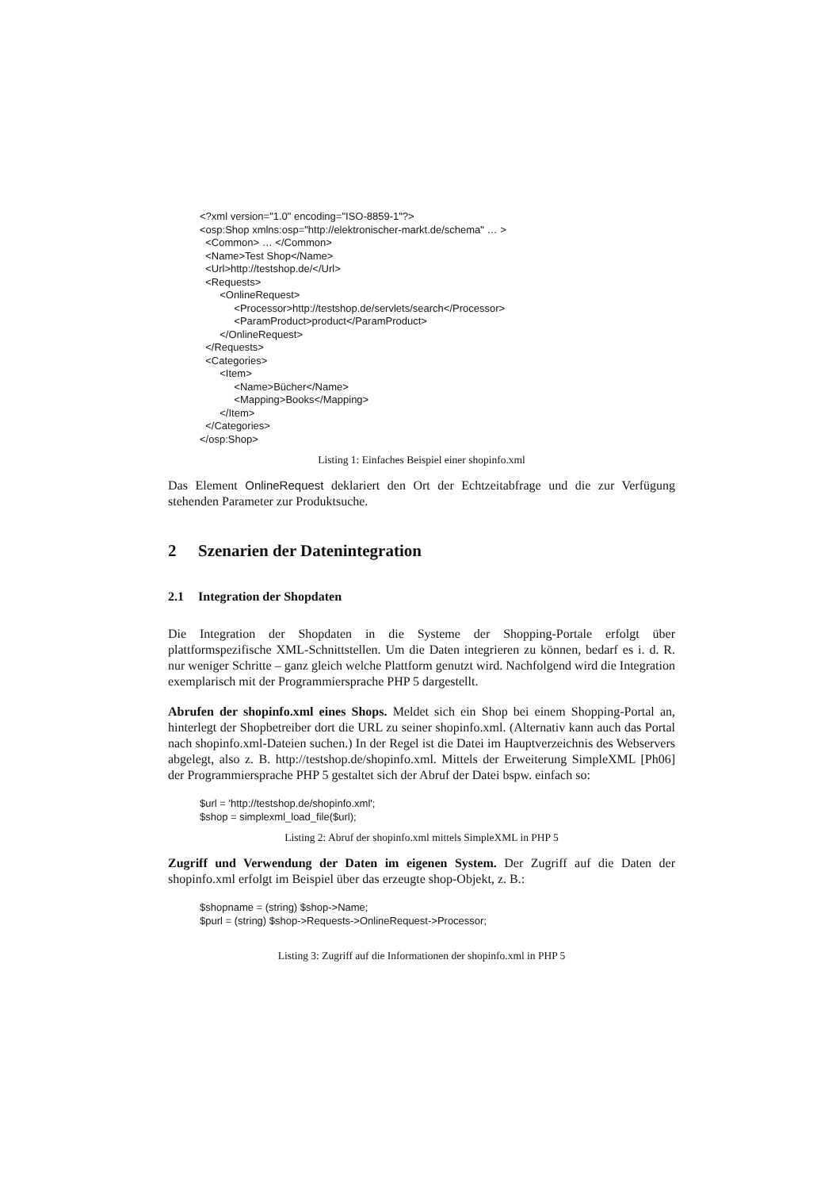<?xml version="1.0" encoding="ISO-8859-1"?> <osp:Shop xmlns:osp="http://elektronischer-markt.de/schema" … > <Common> … </Common> <Name>Test Shop</Name> <Url>http://testshop.de/</Url> <Requests> <OnlineRequest> <Processor>http://testshop.de/servlets/search</Processor> <ParamProduct>product</ParamProduct> </OnlineRequest> </Requests> <Categories> <Item> <Name>Bücher</Name> <Mapping>Books</Mapping> </Item> </Categories> </osp:Shop>
Listing 1: Einfaches Beispiel einer shopinfo.xml
Das Element OnlineRequest deklariert den Ort der Echtzeitabfrage und die zur Verfügung stehenden Parameter zur Produktsuche.
2 Szenarien der Datenintegration
2.1 Integration der Shopdaten
Die Integration der Shopdaten in die Systeme der Shopping-Portale erfolgt über plattformspezifische XML-Schnittstellen. Um die Daten integrieren zu können, bedarf es i. d. R. nur weniger Schritte – ganz gleich welche Plattform genutzt wird. Nachfolgend wird die Integration exemplarisch mit der Programmiersprache PHP 5 dargestellt.
Abrufen der shopinfo.xml eines Shops. Meldet sich ein Shop bei einem Shopping-Portal an, hinterlegt der Shopbetreiber dort die URL zu seiner shopinfo.xml. (Alternativ kann auch das Portal nach shopinfo.xml-Dateien suchen.) In der Regel ist die Datei im Hauptverzeichnis des Webservers abgelegt, also z. B. http://testshop.de/shopinfo.xml. Mittels der Erweiterung SimpleXML [Ph06] der Programmiersprache PHP 5 gestaltet sich der Abruf der Datei bspw. einfach so:
$url = 'http://testshop.de/shopinfo.xml'; $shop = simplexml_load_file($url);
Listing 2: Abruf der shopinfo.xml mittels SimpleXML in PHP 5
Zugriff und Verwendung der Daten im eigenen System. Der Zugriff auf die Daten der shopinfo.xml erfolgt im Beispiel über das erzeugte shop-Objekt, z. B.:
$shopname = (string) $shop->Name; $purl = (string) $shop->Requests->OnlineRequest->Processor;
Listing 3: Zugriff auf die Informationen der shopinfo.xml in PHP 5